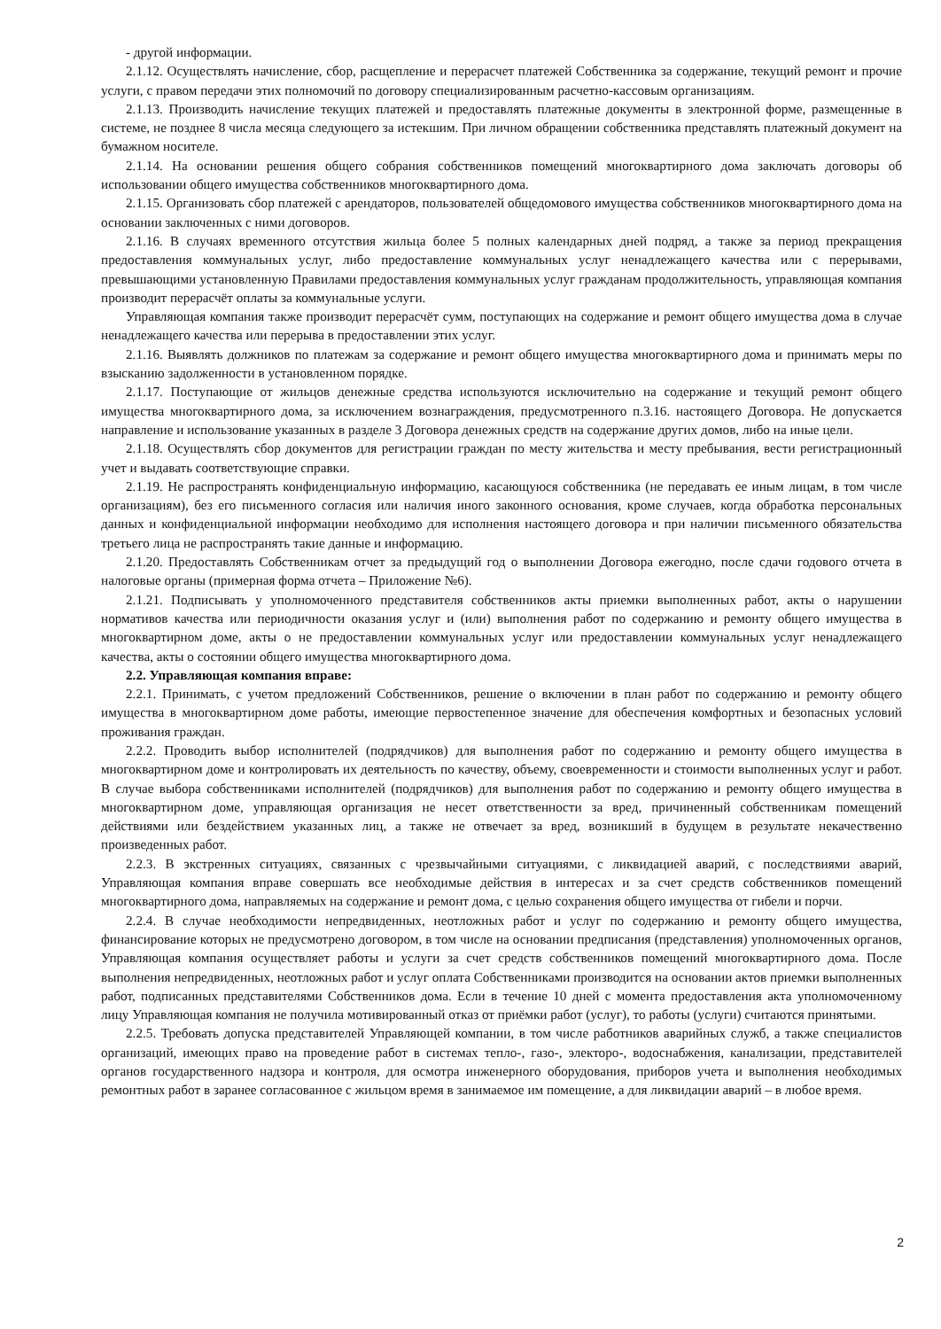- другой информации.
2.1.12. Осуществлять начисление, сбор, расщепление и перерасчет платежей Собственника за содержание, текущий ремонт и прочие услуги, с правом передачи этих полномочий по договору специализированным расчетно-кассовым организациям.
2.1.13. Производить начисление текущих платежей и предоставлять платежные документы в электронной форме, размещенные в системе, не позднее 8 числа месяца следующего за истекшим. При личном обращении собственника представлять платежный документ на бумажном носителе.
2.1.14. На основании решения общего собрания собственников помещений многоквартирного дома заключать договоры об использовании общего имущества собственников многоквартирного дома.
2.1.15. Организовать сбор платежей с арендаторов, пользователей общедомового имущества собственников многоквартирного дома на основании заключенных с ними договоров.
2.1.16. В случаях временного отсутствия жильца более 5 полных календарных дней подряд, а также за период прекращения предоставления коммунальных услуг, либо предоставление коммунальных услуг ненадлежащего качества или с перерывами, превышающими установленную Правилами предоставления коммунальных услуг гражданам продолжительность, управляющая компания производит перерасчёт оплаты за коммунальные услуги.
Управляющая компания также производит перерасчёт сумм, поступающих на содержание и ремонт общего имущества дома в случае ненадлежащего качества или перерыва в предоставлении этих услуг.
2.1.16. Выявлять должников по платежам за содержание и ремонт общего имущества многоквартирного дома и принимать меры по взысканию задолженности в установленном порядке.
2.1.17. Поступающие от жильцов денежные средства используются исключительно на содержание и текущий ремонт общего имущества многоквартирного дома, за исключением вознаграждения, предусмотренного п.3.16. настоящего Договора. Не допускается направление и использование указанных в разделе 3 Договора денежных средств на содержание других домов, либо на иные цели.
2.1.18. Осуществлять сбор документов для регистрации граждан по месту жительства и месту пребывания, вести регистрационный учет и выдавать соответствующие справки.
2.1.19. Не распространять конфиденциальную информацию, касающуюся собственника (не передавать ее иным лицам, в том числе организациям), без его письменного согласия или наличия иного законного основания, кроме случаев, когда обработка персональных данных и конфиденциальной информации необходимо для исполнения настоящего договора и при наличии письменного обязательства третьего лица не распространять такие данные и информацию.
2.1.20. Предоставлять Собственникам отчет за предыдущий год о выполнении Договора ежегодно, после сдачи годового отчета в налоговые органы (примерная форма отчета – Приложение №6).
2.1.21. Подписывать у уполномоченного представителя собственников акты приемки выполненных работ, акты о нарушении нормативов качества или периодичности оказания услуг и (или) выполнения работ по содержанию и ремонту общего имущества в многоквартирном доме, акты о не предоставлении коммунальных услуг или предоставлении коммунальных услуг ненадлежащего качества, акты о состоянии общего имущества многоквартирного дома.
2.2. Управляющая компания вправе:
2.2.1. Принимать, с учетом предложений Собственников, решение о включении в план работ по содержанию и ремонту общего имущества в многоквартирном доме работы, имеющие первостепенное значение для обеспечения комфортных и безопасных условий проживания граждан.
2.2.2. Проводить выбор исполнителей (подрядчиков) для выполнения работ по содержанию и ремонту общего имущества в многоквартирном доме и контролировать их деятельность по качеству, объему, своевременности и стоимости выполненных услуг и работ. В случае выбора собственниками исполнителей (подрядчиков) для выполнения работ по содержанию и ремонту общего имущества в многоквартирном доме, управляющая организация не несет ответственности за вред, причиненный собственникам помещений действиями или бездействием указанных лиц, а также не отвечает за вред, возникший в будущем в результате некачественно произведенных работ.
2.2.3. В экстренных ситуациях, связанных с чрезвычайными ситуациями, с ликвидацией аварий, с последствиями аварий, Управляющая компания вправе совершать все необходимые действия в интересах и за счет средств собственников помещений многоквартирного дома, направляемых на содержание и ремонт дома, с целью сохранения общего имущества от гибели и порчи.
2.2.4. В случае необходимости непредвиденных, неотложных работ и услуг по содержанию и ремонту общего имущества, финансирование которых не предусмотрено договором, в том числе на основании предписания (представления) уполномоченных органов, Управляющая компания осуществляет работы и услуги за счет средств собственников помещений многоквартирного дома. После выполнения непредвиденных, неотложных работ и услуг оплата Собственниками производится на основании актов приемки выполненных работ, подписанных представителями Собственников дома. Если в течение 10 дней с момента предоставления акта уполномоченному лицу Управляющая компания не получила мотивированный отказ от приёмки работ (услуг), то работы (услуги) считаются принятыми.
2.2.5. Требовать допуска представителей Управляющей компании, в том числе работников аварийных служб, а также специалистов организаций, имеющих право на проведение работ в системах тепло-, газо-, электоро-, водоснабжения, канализации, представителей органов государственного надзора и контроля, для осмотра инженерного оборудования, приборов учета и выполнения необходимых ремонтных работ в заранее согласованное с жильцом время в занимаемое им помещение, а для ликвидации аварий – в любое время.
2